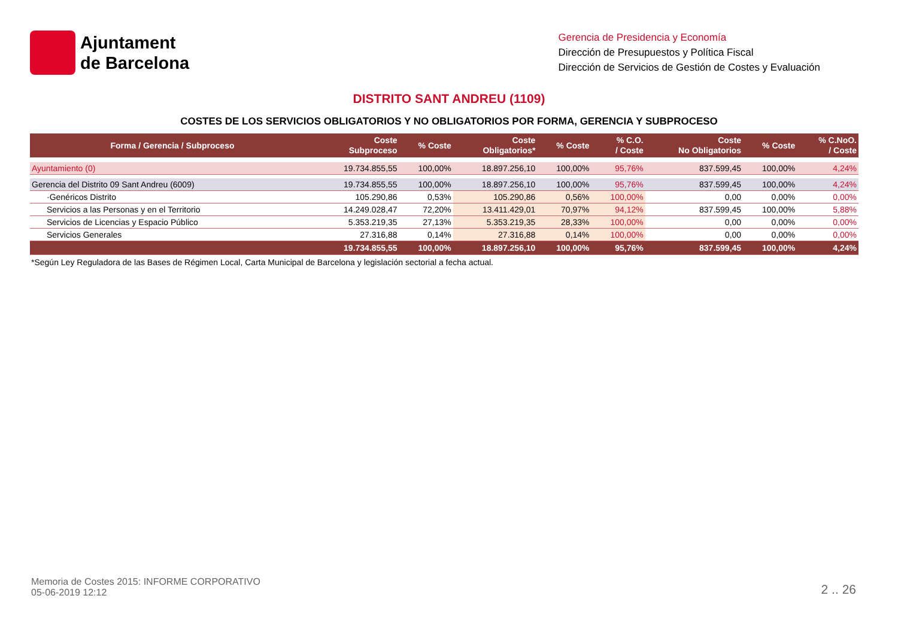Ajuntament
de Barcelona
Gerencia de Presidencia y Economía
Dirección de Presupuestos y Política Fiscal
Dirección de Servicios de Gestión de Costes y Evaluación
DISTRITO SANT ANDREU (1109)
COSTES DE LOS SERVICIOS OBLIGATORIOS Y NO OBLIGATORIOS POR FORMA, GERENCIA Y SUBPROCESO
| Forma / Gerencia / Subproceso | Coste Subproceso | % Coste | Coste Obligatorios* | % Coste | % C.O. / Coste | Coste No Obligatorios | % Coste | % C.NoO. / Coste |
| --- | --- | --- | --- | --- | --- | --- | --- | --- |
| Ayuntamiento (0) | 19.734.855,55 | 100,00% | 18.897.256,10 | 100,00% | 95,76% | 837.599,45 | 100,00% | 4,24% |
| Gerencia del Distrito 09 Sant Andreu (6009) | 19.734.855,55 | 100,00% | 18.897.256,10 | 100,00% | 95,76% | 837.599,45 | 100,00% | 4,24% |
| ·Genéricos Distrito | 105.290,86 | 0,53% | 105.290,86 | 0,56% | 100,00% | 0,00 | 0,00% | 0,00% |
| Servicios a las Personas y en el Territorio | 14.249.028,47 | 72,20% | 13.411.429,01 | 70,97% | 94,12% | 837.599,45 | 100,00% | 5,88% |
| Servicios de Licencias y Espacio Público | 5.353.219,35 | 27,13% | 5.353.219,35 | 28,33% | 100,00% | 0,00 | 0,00% | 0,00% |
| Servicios Generales | 27.316,88 | 0,14% | 27.316,88 | 0,14% | 100,00% | 0,00 | 0,00% | 0,00% |
| | 19.734.855,55 | 100,00% | 18.897.256,10 | 100,00% | 95,76% | 837.599,45 | 100,00% | 4,24% |
*Según Ley Reguladora de las Bases de Régimen Local, Carta Municipal de Barcelona y legislación sectorial a fecha actual.
Memoria de Costes 2015: INFORME CORPORATIVO
05-06-2019 12:12
2 .. 26